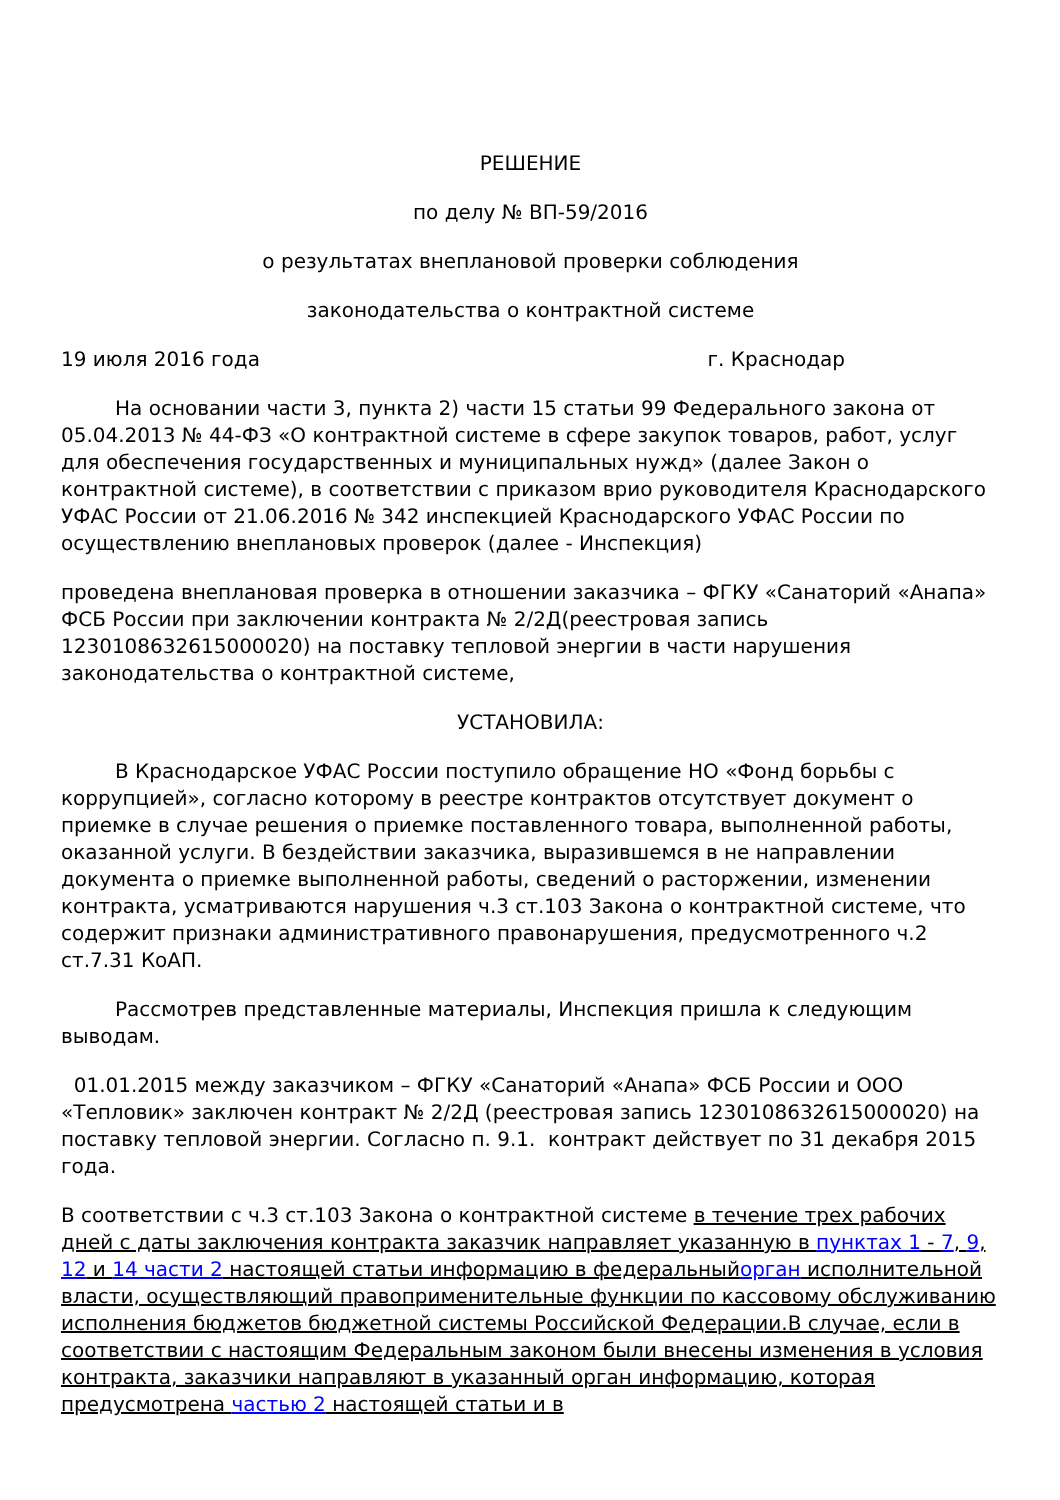РЕШЕНИЕ
по делу № ВП-59/2016
о результатах внеплановой проверки соблюдения
законодательства о контрактной системе
19 июля 2016 года г. Краснодар
На основании части 3, пункта 2) части 15 статьи 99 Федерального закона от 05.04.2013 № 44-ФЗ «О контрактной системе в сфере закупок товаров, работ, услуг для обеспечения государственных и муниципальных нужд» (далее Закон о контрактной системе), в соответствии с приказом врио руководителя Краснодарского УФАС России от 21.06.2016 № 342 инспекцией Краснодарского УФАС России по осуществлению внеплановых проверок (далее - Инспекция)
проведена внеплановая проверка в отношении заказчика – ФГКУ «Санаторий «Анапа» ФСБ России при заключении контракта № 2/2Д(реестровая запись 1230108632615000020) на поставку тепловой энергии в части нарушения законодательства о контрактной системе,
УСТАНОВИЛА:
В Краснодарское УФАС России поступило обращение НО «Фонд борьбы с коррупцией», согласно которому в реестре контрактов отсутствует документ о приемке в случае решения о приемке поставленного товара, выполненной работы, оказанной услуги. В бездействии заказчика, выразившемся в не направлении документа о приемке выполненной работы, сведений о расторжении, изменении контракта, усматриваются нарушения ч.3 ст.103 Закона о контрактной системе, что содержит признаки административного правонарушения, предусмотренного ч.2 ст.7.31 КоАП.
Рассмотрев представленные материалы, Инспекция пришла к следующим выводам.
01.01.2015 между заказчиком – ФГКУ «Санаторий «Анапа» ФСБ России и ООО «Тепловик» заключен контракт № 2/2Д (реестровая запись 1230108632615000020) на поставку тепловой энергии. Согласно п. 9.1. контракт действует по 31 декабря 2015 года.
В соответствии с ч.3 ст.103 Закона о контрактной системе в течение трех рабочих дней с даты заключения контракта заказчик направляет указанную в пунктах 1 - 7, 9, 12 и 14 части 2 настоящей статьи информацию в федеральный орган исполнительной власти, осуществляющий правоприменительные функции по кассовому обслуживанию исполнения бюджетов бюджетной системы Российской Федерации.В случае, если в соответствии с настоящим Федеральным законом были внесены изменения в условия контракта, заказчики направляют в указанный орган информацию, которая предусмотрена частью 2 настоящей статьи и в